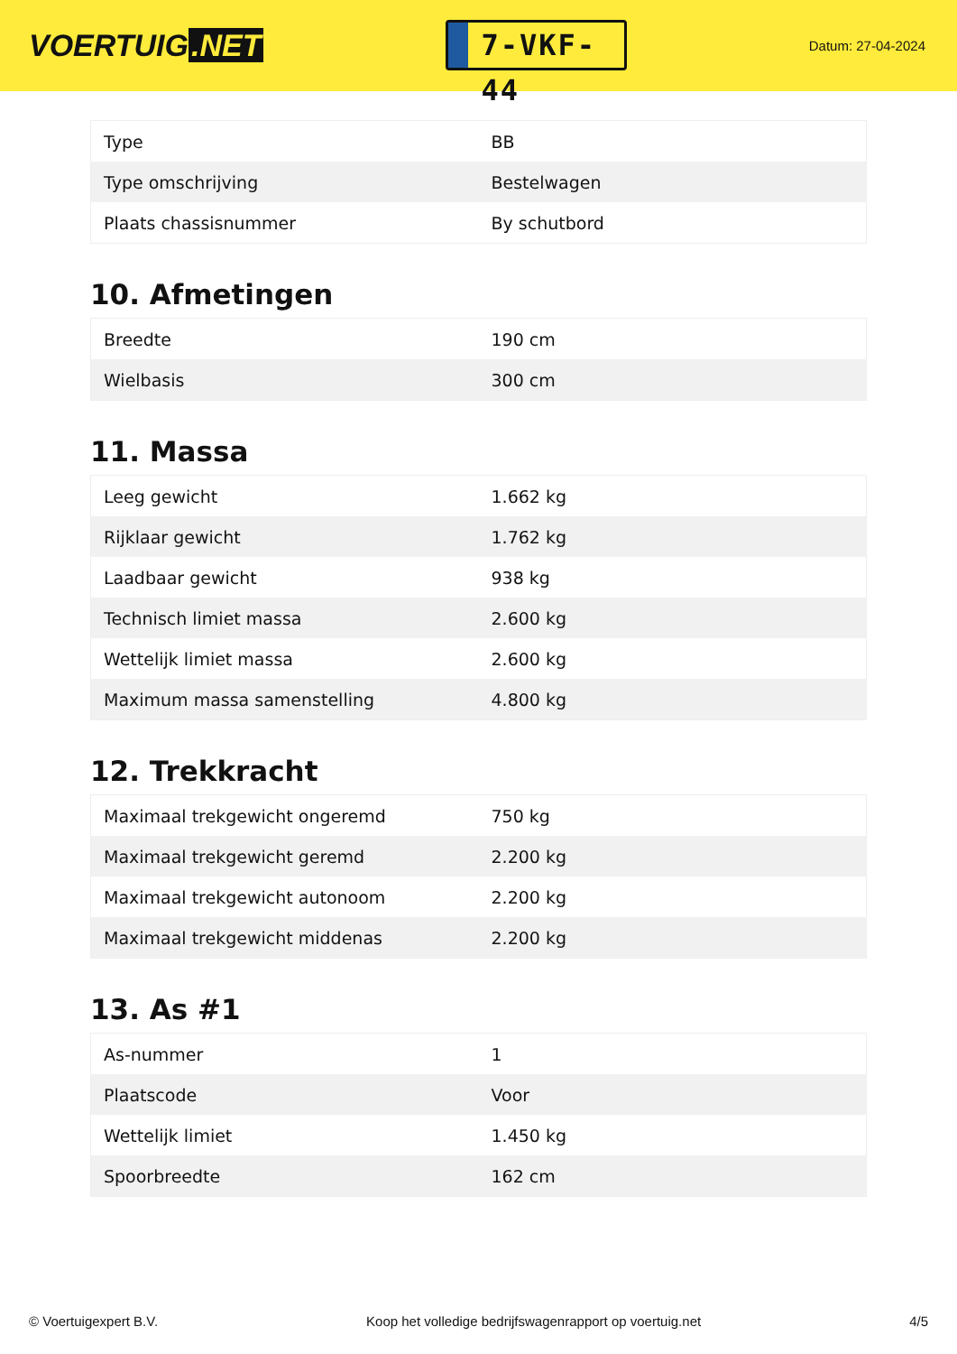VOERTUIG.NET
7-VKF-44
Datum: 27-04-2024
| Type | BB |
| Type omschrijving | Bestelwagen |
| Plaats chassisnummer | By schutbord |
10. Afmetingen
| Breedte | 190 cm |
| Wielbasis | 300 cm |
11. Massa
| Leeg gewicht | 1.662 kg |
| Rijklaar gewicht | 1.762 kg |
| Laadbaar gewicht | 938 kg |
| Technisch limiet massa | 2.600 kg |
| Wettelijk limiet massa | 2.600 kg |
| Maximum massa samenstelling | 4.800 kg |
12. Trekkracht
| Maximaal trekgewicht ongeremd | 750 kg |
| Maximaal trekgewicht geremd | 2.200 kg |
| Maximaal trekgewicht autonoom | 2.200 kg |
| Maximaal trekgewicht middenas | 2.200 kg |
13. As #1
| As-nummer | 1 |
| Plaatscode | Voor |
| Wettelijk limiet | 1.450 kg |
| Spoorbreedte | 162 cm |
© Voertuigexpert B.V. Koop het volledige bedrijfswagenrapport op voertuig.net 4/5